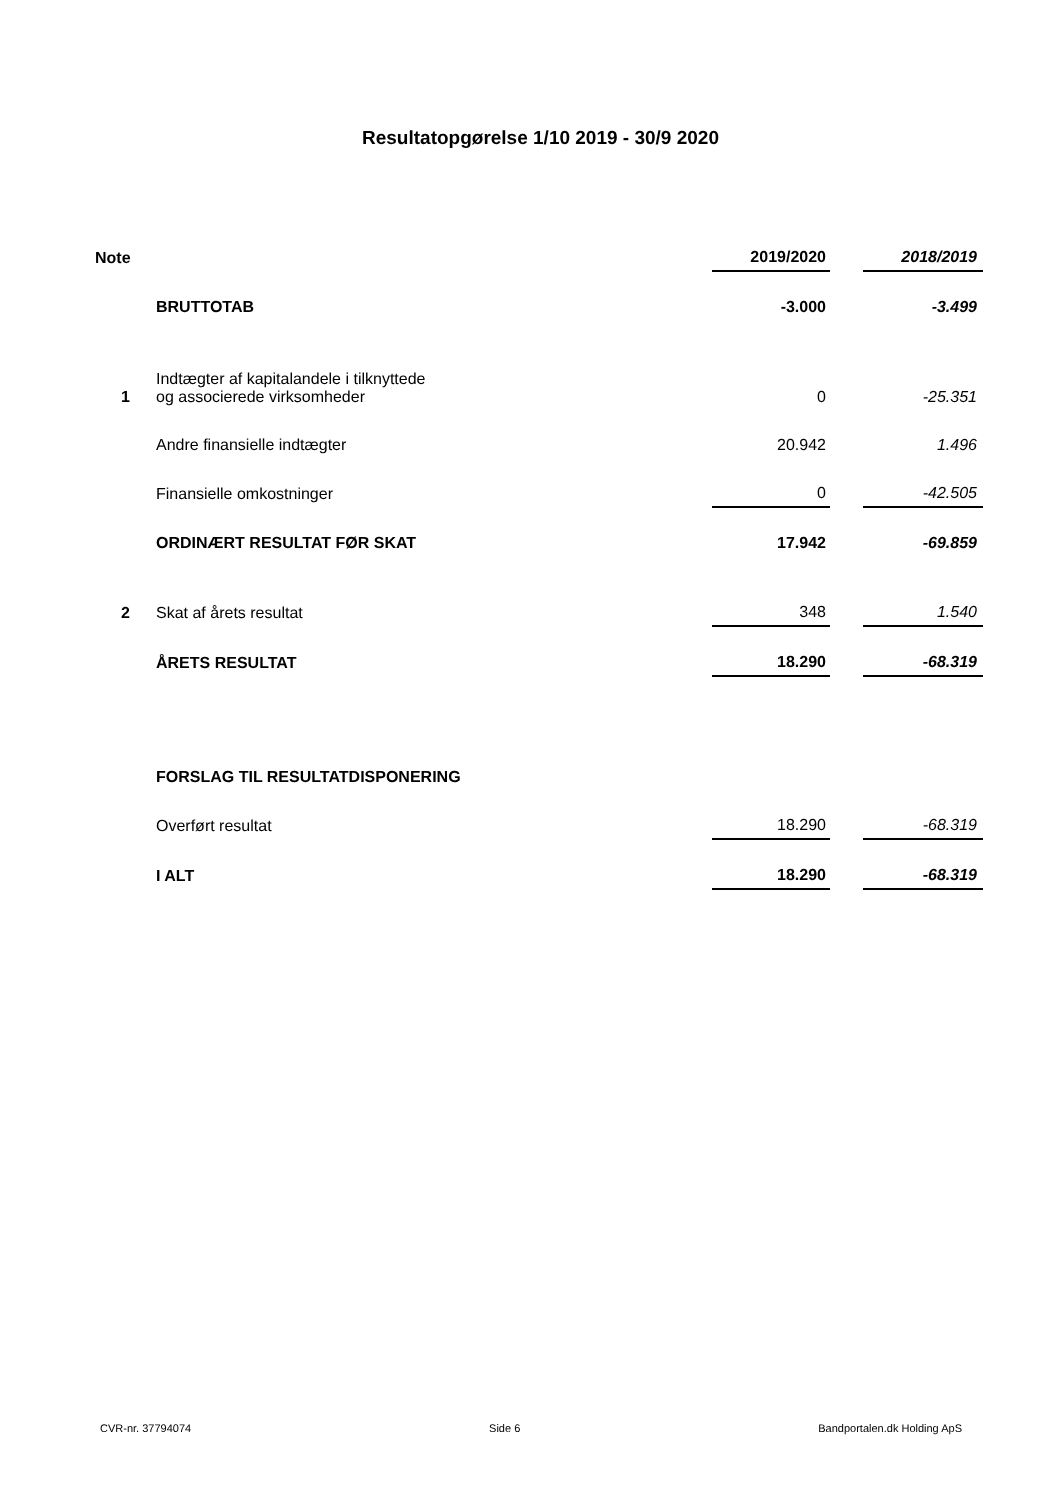Resultatopgørelse 1/10 2019 - 30/9 2020
| Note | | 2019/2020 | | 2018/2019 |
| --- | --- | --- | --- | --- |
| | BRUTTOTAB | -3.000 | | -3.499 |
| 1 | Indtægter af kapitalandele i tilknyttede og associerede virksomheder | 0 | | -25.351 |
| | Andre finansielle indtægter | 20.942 | | 1.496 |
| | Finansielle omkostninger | 0 | | -42.505 |
| | ORDINÆRT RESULTAT FØR SKAT | 17.942 | | -69.859 |
| 2 | Skat af årets resultat | 348 | | 1.540 |
| | ÅRETS RESULTAT | 18.290 | | -68.319 |
| | FORSLAG TIL RESULTATDISPONERING | | | |
| | Overført resultat | 18.290 | | -68.319 |
| | I ALT | 18.290 | | -68.319 |
CVR-nr. 37794074 Side 6 Bandportalen.dk Holding ApS